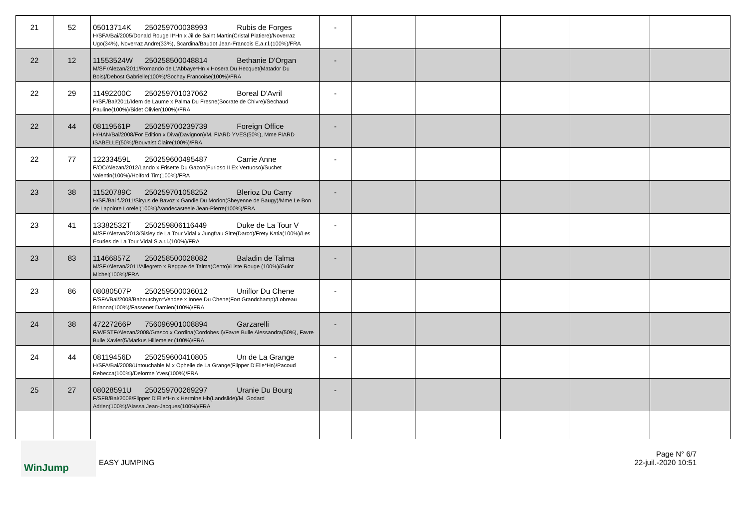| 21 | 52 | 05013714K 250259700038993 Rubis de Forges H/SFA/Bai/2005/Donald Rouge II*Hn x Jil de Saint Martin(Cristal Platiere)/Noverraz Ugo(34%), Noverraz Andre(33%), Scardina/Baudot Jean-Francois E.a.r.l.(100%)/FRA | - | | | | | |
| 22 | 12 | 11553524W 250258500048814 Bethanie D'Organ M/SF./Alezan/2011/Romando de L'Abbaye*Hn x Hosera Du Hecquet(Matador Du Bois)/Debost Gabrielle(100%)/Sochay Francoise(100%)/FRA | - | | | | | |
| 22 | 29 | 11492200C 250259701037062 Boreal D'Avril H/SF./Bai/2011/Idem de Laume x Palma Du Fresne(Socrate de Chivre)/Sechaud Pauline(100%)/Bidet Olivier(100%)/FRA | - | | | | | |
| 22 | 44 | 08119561P 250259700239739 Foreign Office H/HAN/Bai/2008/For Edition x Diva(Davignon)/M. FIARD YVES(50%), Mme FIARD ISABELLE(50%)/Bouvaist Claire(100%)/FRA | - | | | | | |
| 22 | 77 | 12233459L 250259600495487 Carrie Anne F/OC/Alezan/2012/Lando x Frisette Du Gazon(Furioso II Ex Vertuoso)/Suchet Valentin(100%)/Holford Tim(100%)/FRA | - | | | | | |
| 23 | 38 | 11520789C 250259701058252 Blerioz Du Carry H/SF./Bai f./2011/Siryus de Bavoz x Gandie Du Morion(Sheyenne de Baugy)/Mme Le Bon de Lapointe Lorelei(100%)/Vandecasteele Jean-Pierre(100%)/FRA | - | | | | | |
| 23 | 41 | 13382532T 250259806116449 Duke de La Tour V M/SF./Alezan/2013/Sisley de La Tour Vidal x Jungfrau Sitte(Darco)/Frety Katia(100%)/Les Ecuries de La Tour Vidal S.a.r.l.(100%)/FRA | - | | | | | |
| 23 | 83 | 11466857Z 250258500028082 Baladin de Talma M/SF./Alezan/2011/Allegreto x Reggae de Talma(Cento)/Liste Rouge (100%)/Guiot Michel(100%)/FRA | - | | | | | |
| 23 | 86 | 08080507P 250259500036012 Uniflor Du Chene F/SFA/Bai/2008/Baboutchyn*Vendee x Innee Du Chene(Fort Grandchamp)/Lobreau Brianna(100%)/Fassenet Damien(100%)/FRA | - | | | | | |
| 24 | 38 | 47227266P 756096901008894 Garzarelli F/WESTF/Alezan/2008/Grasco x Cordina(Cordobes I)/Favre Bulle Alessandra(50%), Favre Bulle Xavier(5/Markus Hillemeier (100%)/FRA | - | | | | | |
| 24 | 44 | 08119456D 250259600410805 Un de La Grange H/SFA/Bai/2008/Untouchable M x Ophelie de La Grange(Flipper D'Elle*Hn)/Pacoud Rebecca(100%)/Delorme Yves(100%)/FRA | - | | | | | |
| 25 | 27 | 08028591U 250259700269297 Uranie Du Bourg F/SFB/Bai/2008/Flipper D'Elle*Hn x Hermine Hb(Landslide)/M. Godard Adrien(100%)/Aiassa Jean-Jacques(100%)/FRA | - | | | | | |
WinJump
EASY JUMPING
Page N° 6/7
22-juil.-2020 10:51